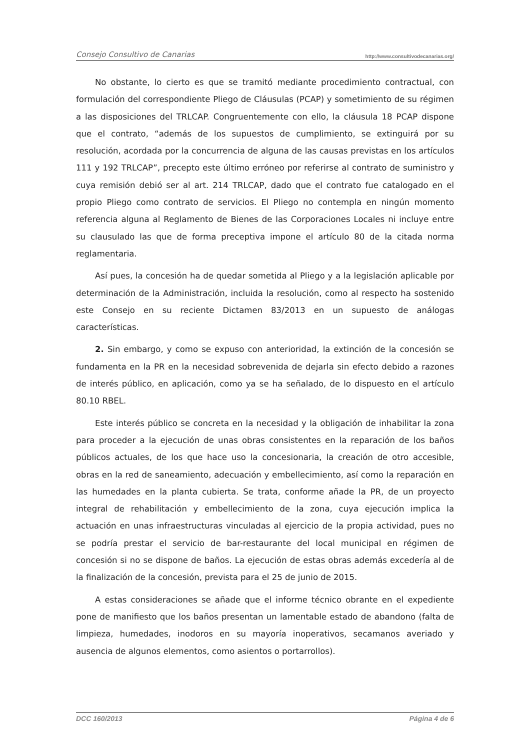Consejo Consultivo de Canarias http://www.consultivodecanarias.org/
No obstante, lo cierto es que se tramitó mediante procedimiento contractual, con formulación del correspondiente Pliego de Cláusulas (PCAP) y sometimiento de su régimen a las disposiciones del TRLCAP. Congruentemente con ello, la cláusula 18 PCAP dispone que el contrato, “además de los supuestos de cumplimiento, se extinguirá por su resolución, acordada por la concurrencia de alguna de las causas previstas en los artículos 111 y 192 TRLCAP”, precepto este último erróneo por referirse al contrato de suministro y cuya remisión debió ser al art. 214 TRLCAP, dado que el contrato fue catalogado en el propio Pliego como contrato de servicios. El Pliego no contempla en ningún momento referencia alguna al Reglamento de Bienes de las Corporaciones Locales ni incluye entre su clausulado las que de forma preceptiva impone el artículo 80 de la citada norma reglamentaria.
Así pues, la concesión ha de quedar sometida al Pliego y a la legislación aplicable por determinación de la Administración, incluida la resolución, como al respecto ha sostenido este Consejo en su reciente Dictamen 83/2013 en un supuesto de análogas características.
2. Sin embargo, y como se expuso con anterioridad, la extinción de la concesión se fundamenta en la PR en la necesidad sobrevenida de dejarla sin efecto debido a razones de interés público, en aplicación, como ya se ha señalado, de lo dispuesto en el artículo 80.10 RBEL.
Este interés público se concreta en la necesidad y la obligación de inhabilitar la zona para proceder a la ejecución de unas obras consistentes en la reparación de los baños públicos actuales, de los que hace uso la concesionaria, la creación de otro accesible, obras en la red de saneamiento, adecuación y embellecimiento, así como la reparación en las humedades en la planta cubierta. Se trata, conforme añade la PR, de un proyecto integral de rehabilitación y embellecimiento de la zona, cuya ejecución implica la actuación en unas infraestructuras vinculadas al ejercicio de la propia actividad, pues no se podría prestar el servicio de bar-restaurante del local municipal en régimen de concesión si no se dispone de baños. La ejecución de estas obras además excedería al de la finalización de la concesión, prevista para el 25 de junio de 2015.
A estas consideraciones se añade que el informe técnico obrante en el expediente pone de manifiesto que los baños presentan un lamentable estado de abandono (falta de limpieza, humedades, inodoros en su mayoría inoperativos, secamanos averiado y ausencia de algunos elementos, como asientos o portarrollos).
DCC 160/2013 Página 4 de 6